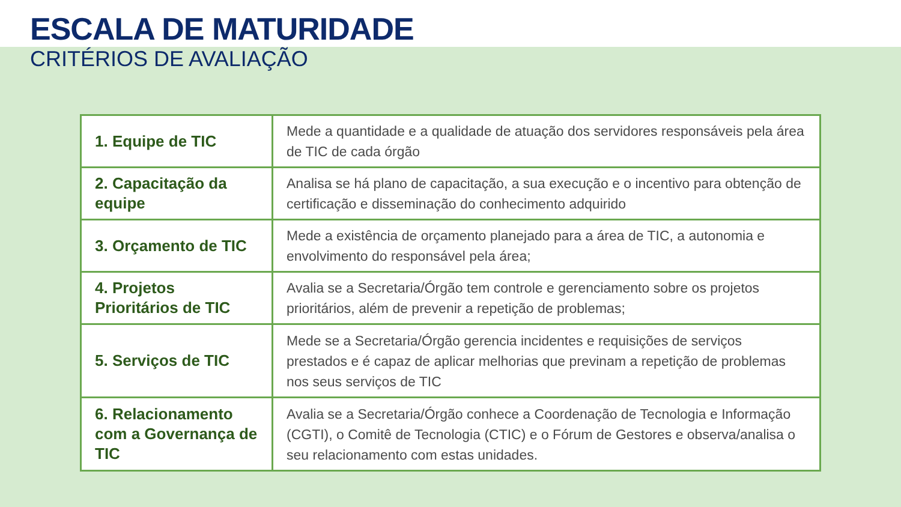ESCALA DE MATURIDADE
CRITÉRIOS DE AVALIAÇÃO
| 1. Equipe de TIC | Mede a quantidade e a qualidade de atuação dos servidores responsáveis pela área de TIC de cada órgão |
| 2. Capacitação da equipe | Analisa se há plano de capacitação, a sua execução e o incentivo para obtenção de certificação e disseminação do conhecimento adquirido |
| 3. Orçamento de TIC | Mede a existência de orçamento planejado para a área de TIC, a autonomia e envolvimento do responsável pela área; |
| 4. Projetos Prioritários de TIC | Avalia se a Secretaria/Órgão tem controle e gerenciamento sobre os projetos prioritários, além de prevenir a repetição de problemas; |
| 5. Serviços de TIC | Mede se a Secretaria/Órgão gerencia incidentes e requisições de serviços prestados e é capaz de aplicar melhorias que previnam a repetição de problemas nos seus serviços de TIC |
| 6. Relacionamento com a Governança de TIC | Avalia se a Secretaria/Órgão conhece a Coordenação de Tecnologia e Informação (CGTI), o Comitê de Tecnologia (CTIC) e o Fórum de Gestores e observa/analisa o seu relacionamento com estas unidades. |